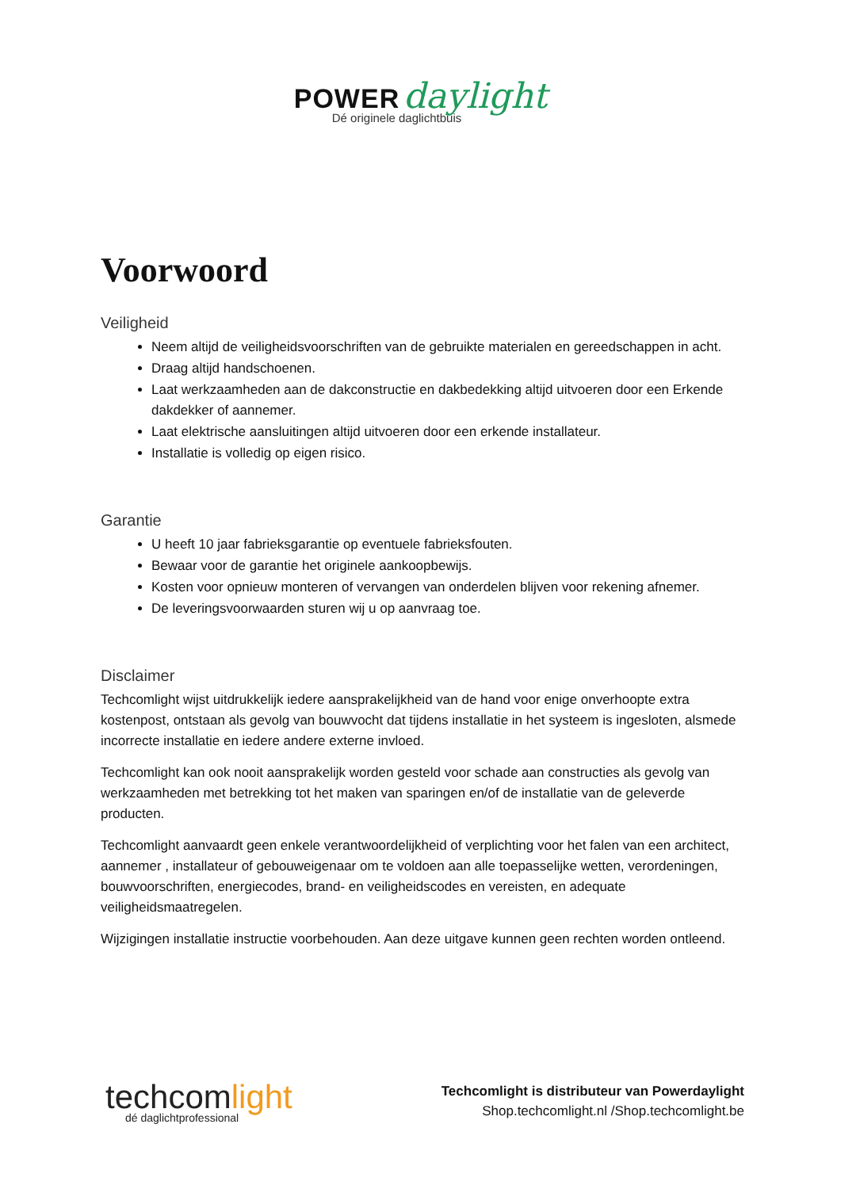POWER daylight
Dé originele daglichtbuis
Voorwoord
Veiligheid
Neem altijd de veiligheidsvoorschriften van de gebruikte materialen en gereedschappen in acht.
Draag altijd handschoenen.
Laat werkzaamheden aan de dakconstructie en dakbedekking altijd uitvoeren door een Erkende dakdekker of aannemer.
Laat elektrische aansluitingen altijd uitvoeren door een erkende installateur.
Installatie is volledig op eigen risico.
Garantie
U heeft 10 jaar fabrieksgarantie op eventuele fabrieksfouten.
Bewaar voor de garantie het originele aankoopbewijs.
Kosten voor opnieuw monteren of vervangen van onderdelen blijven voor rekening afnemer.
De leveringsvoorwaarden sturen wij u op aanvraag toe.
Disclaimer
Techcomlight wijst uitdrukkelijk iedere aansprakelijkheid van de hand voor enige onverhoopte extra kostenpost, ontstaan als gevolg van bouwvocht dat tijdens installatie in het systeem is ingesloten, alsmede incorrecte installatie en iedere andere externe invloed.
Techcomlight kan ook nooit aansprakelijk worden gesteld voor schade aan constructies als gevolg van werkzaamheden met betrekking tot het maken van sparingen en/of de installatie van de geleverde producten.
Techcomlight aanvaardt geen enkele verantwoordelijkheid of verplichting voor het falen van een architect, aannemer , installateur of gebouweigenaar om te voldoen aan alle toepasselijke wetten, verordeningen, bouwvoorschriften, energiecodes, brand- en veiligheidscodes en vereisten, en adequate veiligheidsmaatregelen.
Wijzigingen installatie instructie voorbehouden. Aan deze uitgave kunnen geen rechten worden ontleend.
techcomlight
dé daglichtprofessional
Techcomlight is distributeur van Powerdaylight
Shop.techcomlight.nl /Shop.techcomlight.be